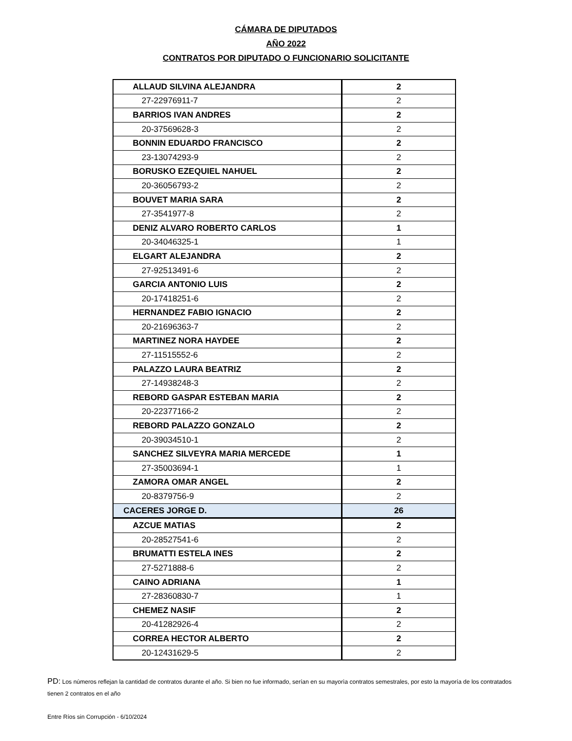CÁMARA DE DIPUTADOS
AÑO 2022
CONTRATOS POR DIPUTADO O FUNCIONARIO SOLICITANTE
| ALLAUD SILVINA ALEJANDRA | 2 |
| 27-22976911-7 | 2 |
| BARRIOS IVAN ANDRES | 2 |
| 20-37569628-3 | 2 |
| BONNIN EDUARDO FRANCISCO | 2 |
| 23-13074293-9 | 2 |
| BORUSKO EZEQUIEL NAHUEL | 2 |
| 20-36056793-2 | 2 |
| BOUVET MARIA SARA | 2 |
| 27-3541977-8 | 2 |
| DENIZ ALVARO ROBERTO CARLOS | 1 |
| 20-34046325-1 | 1 |
| ELGART ALEJANDRA | 2 |
| 27-92513491-6 | 2 |
| GARCIA ANTONIO LUIS | 2 |
| 20-17418251-6 | 2 |
| HERNANDEZ FABIO IGNACIO | 2 |
| 20-21696363-7 | 2 |
| MARTINEZ NORA HAYDEE | 2 |
| 27-11515552-6 | 2 |
| PALAZZO LAURA BEATRIZ | 2 |
| 27-14938248-3 | 2 |
| REBORD GASPAR ESTEBAN MARIA | 2 |
| 20-22377166-2 | 2 |
| REBORD PALAZZO GONZALO | 2 |
| 20-39034510-1 | 2 |
| SANCHEZ SILVEYRA MARIA MERCEDE | 1 |
| 27-35003694-1 | 1 |
| ZAMORA OMAR ANGEL | 2 |
| 20-8379756-9 | 2 |
| CACERES JORGE D. | 26 |
| AZCUE MATIAS | 2 |
| 20-28527541-6 | 2 |
| BRUMATTI ESTELA INES | 2 |
| 27-5271888-6 | 2 |
| CAINO ADRIANA | 1 |
| 27-28360830-7 | 1 |
| CHEMEZ NASIF | 2 |
| 20-41282926-4 | 2 |
| CORREA HECTOR ALBERTO | 2 |
| 20-12431629-5 | 2 |
PD: Los números reflejan la cantidad de contratos durante el año. Si bien no fue informado, serían en su mayorìa contratos semestrales, por esto la mayoría de los contratados tienen 2 contratos en el año
Entre Ríos sin Corrupción - 6/10/2024